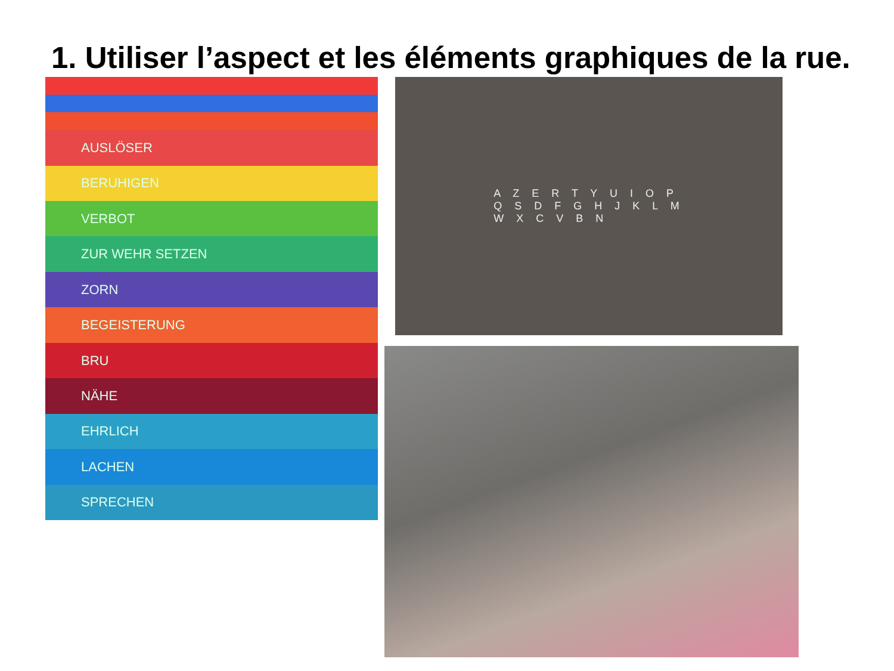1. Utiliser l’aspect et les éléments graphiques de la rue.
AUSLÖSER
BERUHIGEN
VERBOT
ZUR WEHR SETZEN
ZORN
BEGEISTERUNG
BRU
NÄHE
EHRLICH
LACHEN
SPRECHEN
A Z E R T Y U I O P
Q S D F G H J K L M
W X C V B N